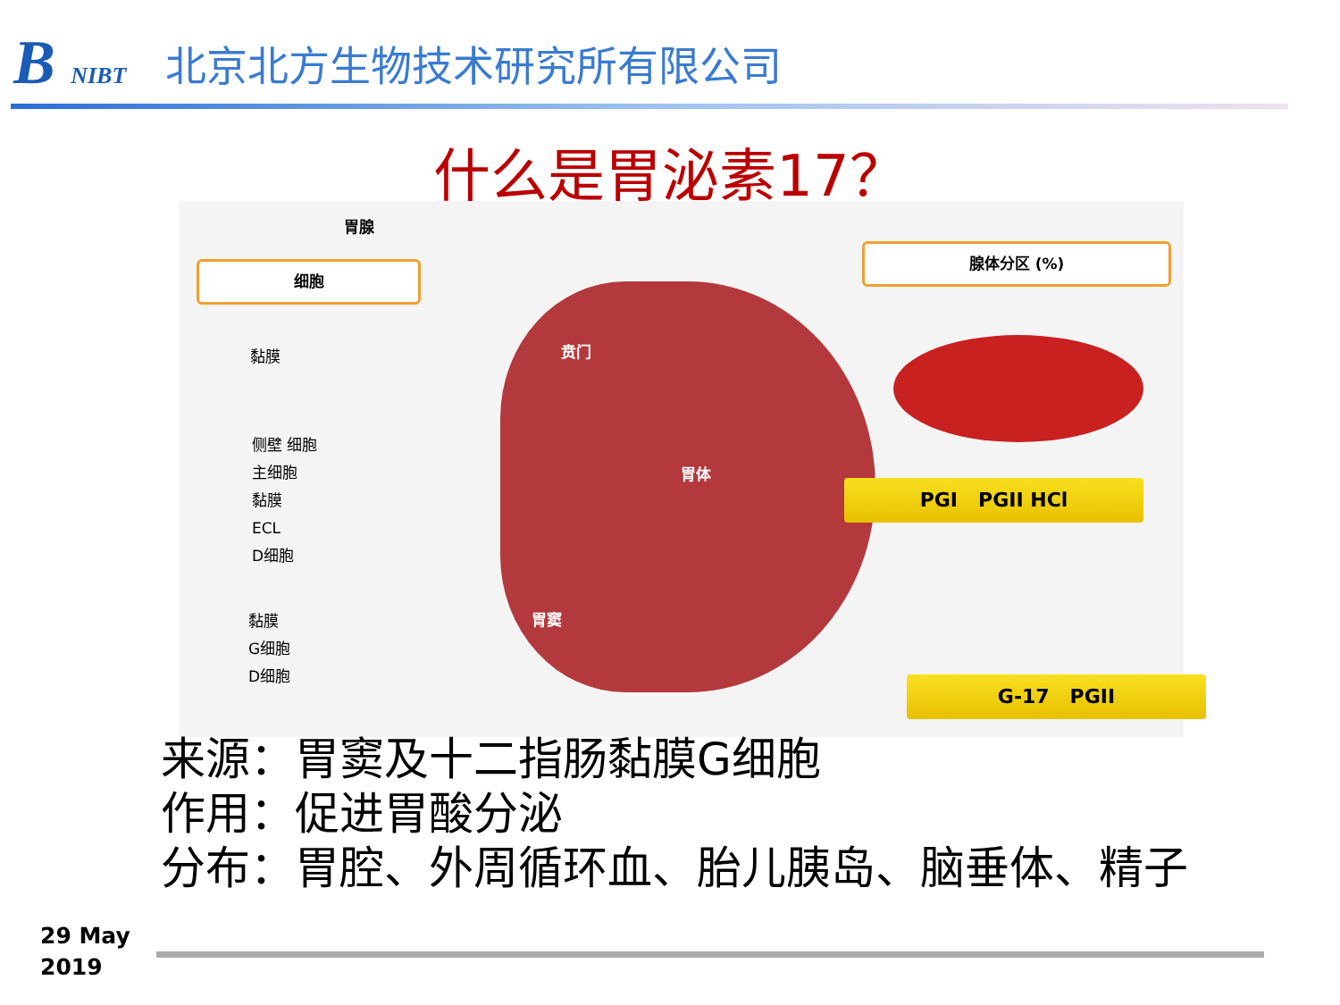B NIBT
北京北方生物技术研究所有限公司
什么是胃泌素17？
胃腺
细胞
腺体分区 (%)
黏膜
侧壁 细胞
主细胞
黏膜
ECL
D细胞
黏膜
G细胞
D细胞
贲门
胃体
胃窦
PGI PGII HCl
G-17 PGII
来源：胃窦及十二指肠黏膜G细胞
作用：促进胃酸分泌
分布：胃腔、外周循环血、胎儿胰岛、脑垂体、精子
29 May
2019